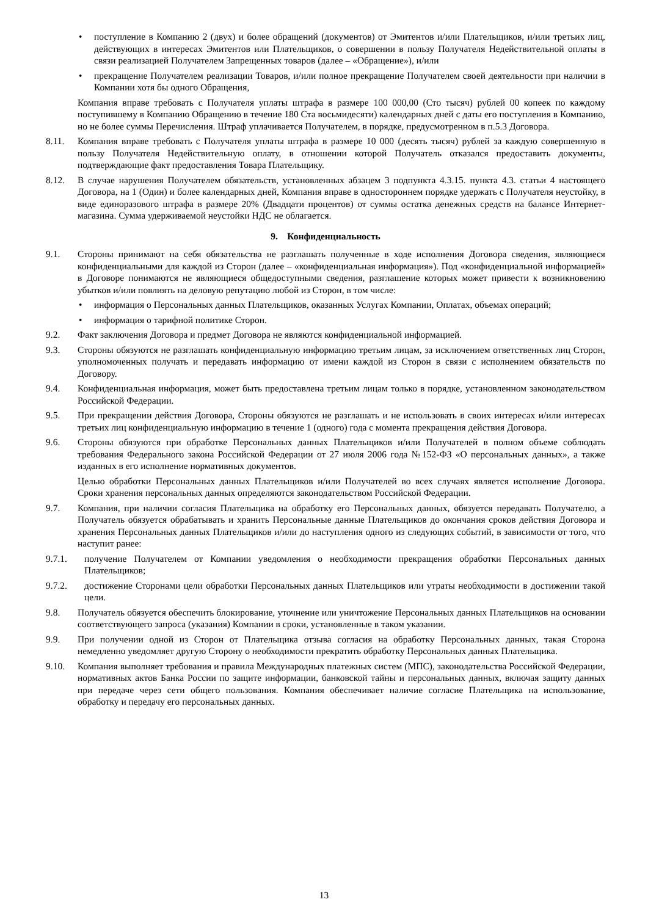• поступление в Компанию 2 (двух) и более обращений (документов) от Эмитентов и/или Плательщиков, и/или третьих лиц, действующих в интересах Эмитентов или Плательщиков, о совершении в пользу Получателя Недействительной оплаты в связи реализацией Получателем Запрещенных товаров (далее – «Обращение»), и/или
• прекращение Получателем реализации Товаров, и/или полное прекращение Получателем своей деятельности при наличии в Компании хотя бы одного Обращения,
Компания вправе требовать с Получателя уплаты штрафа в размере 100 000,00 (Сто тысяч) рублей 00 копеек по каждому поступившему в Компанию Обращению в течение 180 Ста восьмидесяти) календарных дней с даты его поступления в Компанию, но не более суммы Перечисления. Штраф уплачивается Получателем, в порядке, предусмотренном в п.5.3 Договора.
8.11. Компания вправе требовать с Получателя уплаты штрафа в размере 10 000 (десять тысяч) рублей за каждую совершенную в пользу Получателя Недействительную оплату, в отношении которой Получатель отказался предоставить документы, подтверждающие факт предоставления Товара Плательщику.
8.12. В случае нарушения Получателем обязательств, установленных абзацем 3 подпункта 4.3.15. пункта 4.3. статьи 4 настоящего Договора, на 1 (Один) и более календарных дней, Компания вправе в одностороннем порядке удержать с Получателя неустойку, в виде единоразового штрафа в размере 20% (Двадцати процентов) от суммы остатка денежных средств на балансе Интернет-магазина. Сумма удерживаемой неустойки НДС не облагается.
9. Конфиденциальность
9.1. Стороны принимают на себя обязательства не разглашать полученные в ходе исполнения Договора сведения, являющиеся конфиденциальными для каждой из Сторон (далее – «конфиденциальная информация»). Под «конфиденциальной информацией» в Договоре понимаются не являющиеся общедоступными сведения, разглашение которых может привести к возникновению убытков и/или повлиять на деловую репутацию любой из Сторон, в том числе:
• информация о Персональных данных Плательщиков, оказанных Услугах Компании, Оплатах, объемах операций;
• информация о тарифной политике Сторон.
9.2. Факт заключения Договора и предмет Договора не являются конфиденциальной информацией.
9.3. Стороны обязуются не разглашать конфиденциальную информацию третьим лицам, за исключением ответственных лиц Сторон, уполномоченных получать и передавать информацию от имени каждой из Сторон в связи с исполнением обязательств по Договору.
9.4. Конфиденциальная информация, может быть предоставлена третьим лицам только в порядке, установленном законодательством Российской Федерации.
9.5. При прекращении действия Договора, Стороны обязуются не разглашать и не использовать в своих интересах и/или интересах третьих лиц конфиденциальную информацию в течение 1 (одного) года с момента прекращения действия Договора.
9.6. Стороны обязуются при обработке Персональных данных Плательщиков и/или Получателей в полном объеме соблюдать требования Федерального закона Российской Федерации от 27 июля 2006 года №152-ФЗ «О персональных данных», а также изданных в его исполнение нормативных документов.
Целью обработки Персональных данных Плательщиков и/или Получателей во всех случаях является исполнение Договора. Сроки хранения персональных данных определяются законодательством Российской Федерации.
9.7. Компания, при наличии согласия Плательщика на обработку его Персональных данных, обязуется передавать Получателю, а Получатель обязуется обрабатывать и хранить Персональные данные Плательщиков до окончания сроков действия Договора и хранения Персональных данных Плательщиков и/или до наступления одного из следующих событий, в зависимости от того, что наступит ранее:
9.7.1. получение Получателем от Компании уведомления о необходимости прекращения обработки Персональных данных Плательщиков;
9.7.2. достижение Сторонами цели обработки Персональных данных Плательщиков или утраты необходимости в достижении такой цели.
9.8. Получатель обязуется обеспечить блокирование, уточнение или уничтожение Персональных данных Плательщиков на основании соответствующего запроса (указания) Компании в сроки, установленные в таком указании.
9.9. При получении одной из Сторон от Плательщика отзыва согласия на обработку Персональных данных, такая Сторона немедленно уведомляет другую Сторону о необходимости прекратить обработку Персональных данных Плательщика.
9.10. Компания выполняет требования и правила Международных платежных систем (МПС), законодательства Российской Федерации, нормативных актов Банка России по защите информации, банковской тайны и персональных данных, включая защиту данных при передаче через сети общего пользования. Компания обеспечивает наличие согласие Плательщика на использование, обработку и передачу его персональных данных.
13